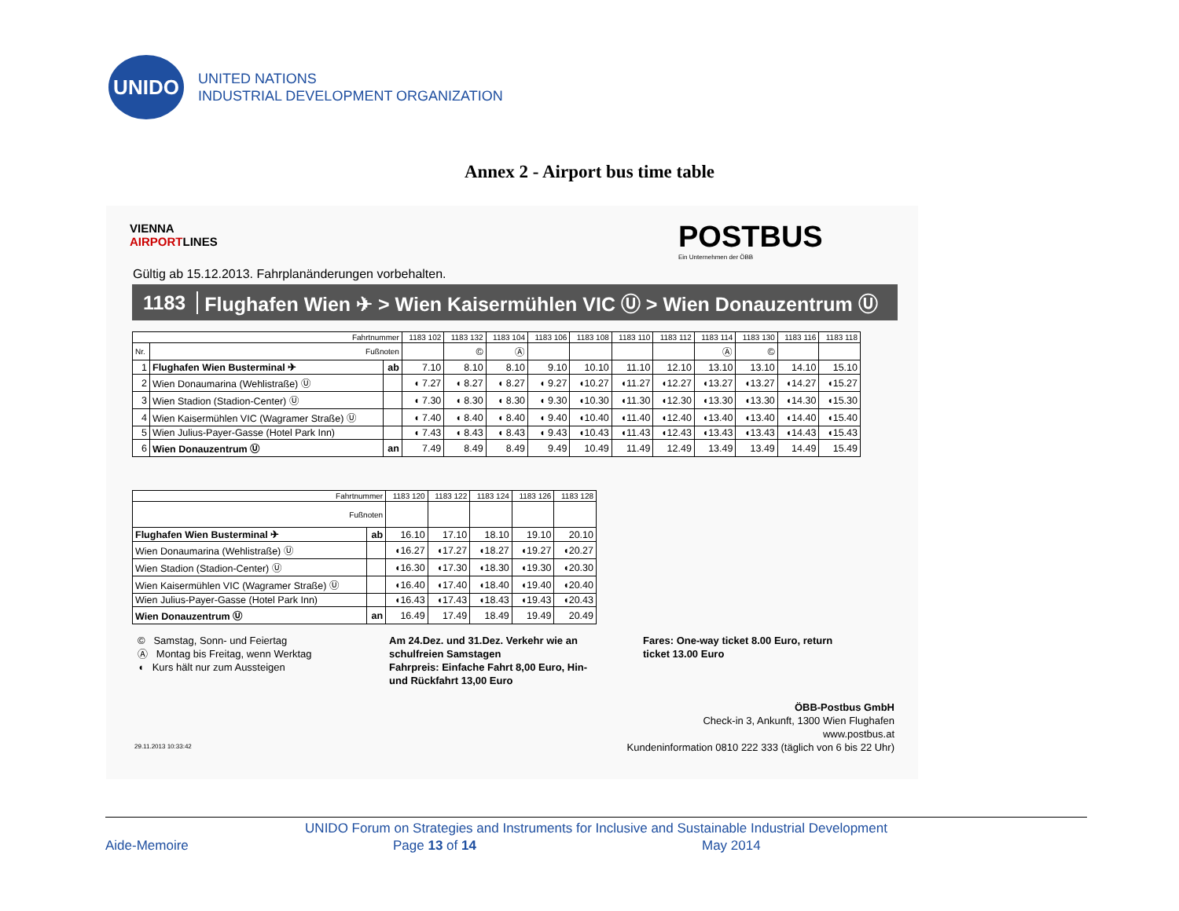UNIDO
UNITED NATIONS
INDUSTRIAL DEVELOPMENT ORGANIZATION
Annex 2 - Airport bus time table
VIENNA
AIRPORTLINES
POSTBUS
Ein Unternehmen der ÖBB
Gültig ab 15.12.2013. Fahrplanänderungen vorbehalten.
1183 Flughafen Wien ✈ > Wien Kaisermühlen VIC Ⓤ > Wien Donauzentrum Ⓤ
| Fahrtnummer | | | 1183 102 | 1183 132 | 1183 104 | 1183 106 | 1183 108 | 1183 110 | 1183 112 | 1183 114 | 1183 130 | 1183 116 | 1183 118 |
| --- | --- | --- | --- | --- | --- | --- | --- | --- | --- | --- | --- | --- | --- |
| Nr. | Fußnoten | | | © | Ⓐ | | | | | Ⓐ | © | | |
| 1 | Flughafen Wien Busterminal ✈ | ab | 7.10 | 8.10 | 8.10 | 9.10 | 10.10 | 11.10 | 12.10 | 13.10 | 13.10 | 14.10 | 15.10 |
| 2 | Wien Donaumarina (Wehlistraße) Ⓤ | | ◖ 7.27 | ◖ 8.27 | ◖ 8.27 | ◖ 9.27 | ◖10.27 | ◖11.27 | ◖12.27 | ◖13.27 | ◖13.27 | ◖14.27 | ◖15.27 |
| 3 | Wien Stadion (Stadion-Center) Ⓤ | | ◖ 7.30 | ◖ 8.30 | ◖ 8.30 | ◖ 9.30 | ◖10.30 | ◖11.30 | ◖12.30 | ◖13.30 | ◖13.30 | ◖14.30 | ◖15.30 |
| 4 | Wien Kaisermühlen VIC (Wagramer Straße) Ⓤ | | ◖ 7.40 | ◖ 8.40 | ◖ 8.40 | ◖ 9.40 | ◖10.40 | ◖11.40 | ◖12.40 | ◖13.40 | ◖13.40 | ◖14.40 | ◖15.40 |
| 5 | Wien Julius-Payer-Gasse (Hotel Park Inn) | | ◖ 7.43 | ◖ 8.43 | ◖ 8.43 | ◖ 9.43 | ◖10.43 | ◖11.43 | ◖12.43 | ◖13.43 | ◖13.43 | ◖14.43 | ◖15.43 |
| 6 | Wien Donauzentrum Ⓤ | an | 7.49 | 8.49 | 8.49 | 9.49 | 10.49 | 11.49 | 12.49 | 13.49 | 13.49 | 14.49 | 15.49 |
| Fahrtnummer | | 1183 120 | 1183 122 | 1183 124 | 1183 126 | 1183 128 |
| --- | --- | --- | --- | --- | --- | --- |
| Fußnoten | | | | | | |
| Flughafen Wien Busterminal ✈ | ab | 16.10 | 17.10 | 18.10 | 19.10 | 20.10 |
| Wien Donaumarina (Wehlistraße) Ⓤ | | ◖16.27 | ◖17.27 | ◖18.27 | ◖19.27 | ◖20.27 |
| Wien Stadion (Stadion-Center) Ⓤ | | ◖16.30 | ◖17.30 | ◖18.30 | ◖19.30 | ◖20.30 |
| Wien Kaisermühlen VIC (Wagramer Straße) Ⓤ | | ◖16.40 | ◖17.40 | ◖18.40 | ◖19.40 | ◖20.40 |
| Wien Julius-Payer-Gasse (Hotel Park Inn) | | ◖16.43 | ◖17.43 | ◖18.43 | ◖19.43 | ◖20.43 |
| Wien Donauzentrum Ⓤ | an | 16.49 | 17.49 | 18.49 | 19.49 | 20.49 |
© Samstag, Sonn- und Feiertag
Ⓐ Montag bis Freitag, wenn Werktag
◖ Kurs hält nur zum Aussteigen
Am 24.Dez. und 31.Dez. Verkehr wie an schulfreien Samstagen
Fahrpreis: Einfache Fahrt 8,00 Euro, Hin- und Rückfahrt 13,00 Euro
Fares: One-way ticket 8.00 Euro, return ticket 13.00 Euro
ÖBB-Postbus GmbH
Check-in 3, Ankunft, 1300 Wien Flughafen
www.postbus.at
Kundeninformation 0810 222 333 (täglich von 6 bis 22 Uhr)
29.11.2013 10:33:42
UNIDO Forum on Strategies and Instruments for Inclusive and Sustainable Industrial Development
Aide-Memoire Page 13 of 14 May 2014